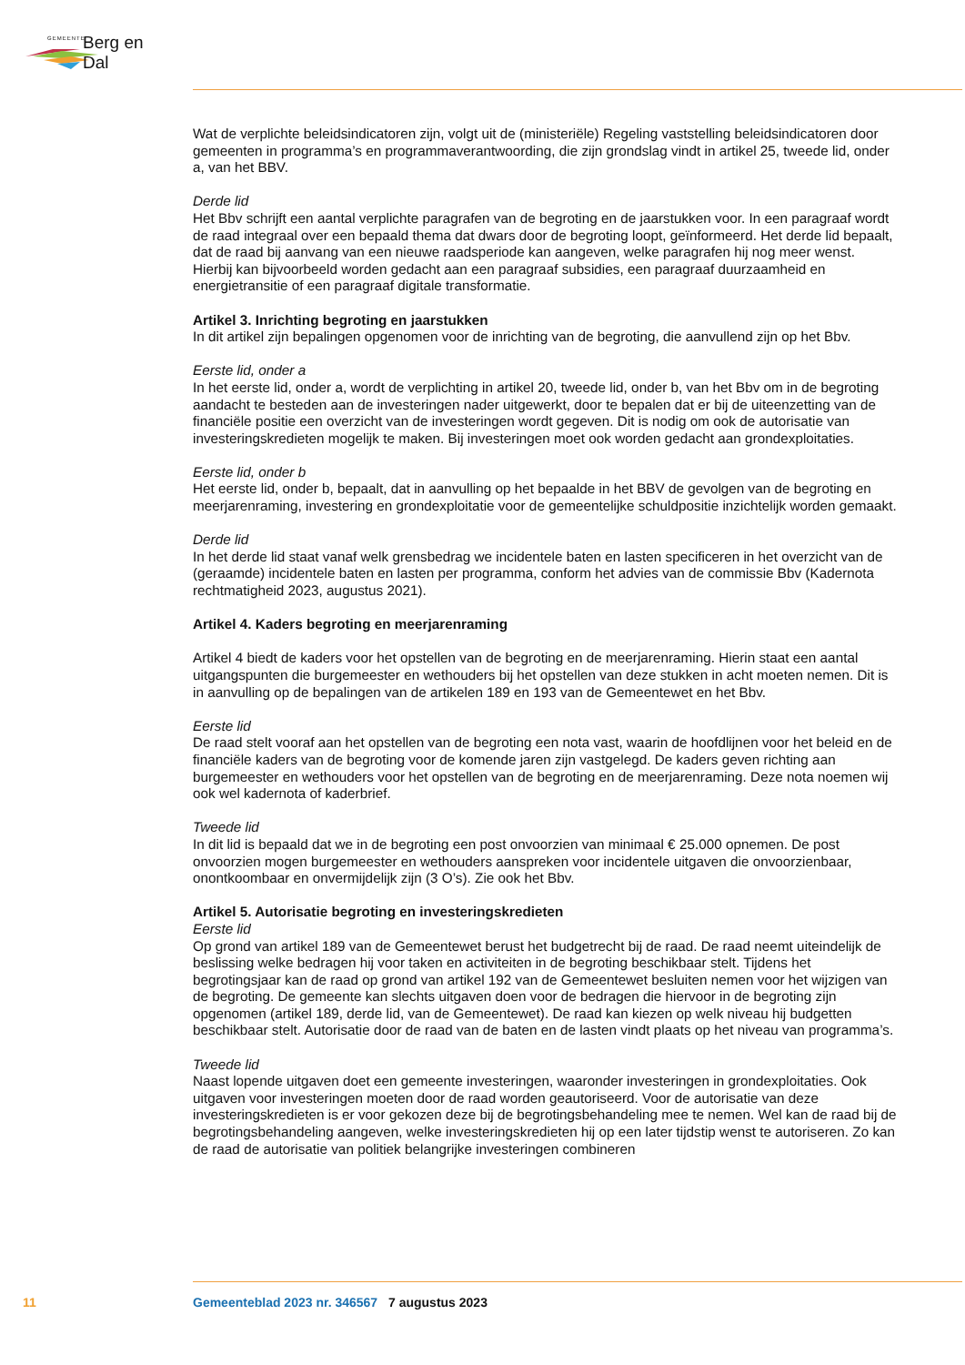GEMEENTE Berg en Dal
Wat de verplichte beleidsindicatoren zijn, volgt uit de (ministeriële) Regeling vaststelling beleidsindicatoren door gemeenten in programma’s en programmaverantwoording, die zijn grondslag vindt in artikel 25, tweede lid, onder a, van het BBV.
Derde lid
Het Bbv schrijft een aantal verplichte paragrafen van de begroting en de jaarstukken voor. In een paragraaf wordt de raad integraal over een bepaald thema dat dwars door de begroting loopt, geïnformeerd. Het derde lid bepaalt, dat de raad bij aanvang van een nieuwe raadsperiode kan aangeven, welke paragrafen hij nog meer wenst. Hierbij kan bijvoorbeeld worden gedacht aan een paragraaf subsidies, een paragraaf duurzaamheid en energietransitie of een paragraaf digitale transformatie.
Artikel 3. Inrichting begroting en jaarstukken
In dit artikel zijn bepalingen opgenomen voor de inrichting van de begroting, die aanvullend zijn op het Bbv.
Eerste lid, onder a
In het eerste lid, onder a, wordt de verplichting in artikel 20, tweede lid, onder b, van het Bbv om in de begroting aandacht te besteden aan de investeringen nader uitgewerkt, door te bepalen dat er bij de uiteenzetting van de financiële positie een overzicht van de investeringen wordt gegeven. Dit is nodig om ook de autorisatie van investeringskredieten mogelijk te maken. Bij investeringen moet ook worden gedacht aan grondexploitaties.
Eerste lid, onder b
Het eerste lid, onder b, bepaalt, dat in aanvulling op het bepaalde in het BBV de gevolgen van de begroting en meerjarenraming, investering en grondexploitatie voor de gemeentelijke schuldpositie inzichtelijk worden gemaakt.
Derde lid
In het derde lid staat vanaf welk grensbedrag we incidentele baten en lasten specificeren in het overzicht van de (geraamde) incidentele baten en lasten per programma, conform het advies van de commissie Bbv (Kadernota rechtmatigheid 2023, augustus 2021).
Artikel 4. Kaders begroting en meerjarenraming
Artikel 4 biedt de kaders voor het opstellen van de begroting en de meerjarenraming. Hierin staat een aantal uitgangspunten die burgemeester en wethouders bij het opstellen van deze stukken in acht moeten nemen. Dit is in aanvulling op de bepalingen van de artikelen 189 en 193 van de Gemeentewet en het Bbv.
Eerste lid
De raad stelt vooraf aan het opstellen van de begroting een nota vast, waarin de hoofdlijnen voor het beleid en de financiële kaders van de begroting voor de komende jaren zijn vastgelegd. De kaders geven richting aan burgemeester en wethouders voor het opstellen van de begroting en de meerjarenraming. Deze nota noemen wij ook wel kadernota of kaderbrief.
Tweede lid
In dit lid is bepaald dat we in de begroting een post onvoorzien van minimaal € 25.000 opnemen. De post onvoorzien mogen burgemeester en wethouders aanspreken voor incidentele uitgaven die onvoorzienbaar, onontkoombaar en onvermijdelijk zijn (3 O’s). Zie ook het Bbv.
Artikel 5. Autorisatie begroting en investeringskredieten
Eerste lid
Op grond van artikel 189 van de Gemeentewet berust het budgetrecht bij de raad. De raad neemt uiteindelijk de beslissing welke bedragen hij voor taken en activiteiten in de begroting beschikbaar stelt. Tijdens het begrotingsjaar kan de raad op grond van artikel 192 van de Gemeentewet besluiten nemen voor het wijzigen van de begroting. De gemeente kan slechts uitgaven doen voor de bedragen die hiervoor in de begroting zijn opgenomen (artikel 189, derde lid, van de Gemeentewet). De raad kan kiezen op welk niveau hij budgetten beschikbaar stelt. Autorisatie door de raad van de baten en de lasten vindt plaats op het niveau van programma’s.
Tweede lid
Naast lopende uitgaven doet een gemeente investeringen, waaronder investeringen in grondexploitaties. Ook uitgaven voor investeringen moeten door de raad worden geautoriseerd. Voor de autorisatie van deze investeringskredieten is er voor gekozen deze bij de begrotingsbehandeling mee te nemen. Wel kan de raad bij de begrotingsbehandeling aangeven, welke investeringskredieten hij op een later tijdstip wenst te autoriseren. Zo kan de raad de autorisatie van politiek belangrijke investeringen combineren
11 Gemeenteblad 2023 nr. 346567 7 augustus 2023